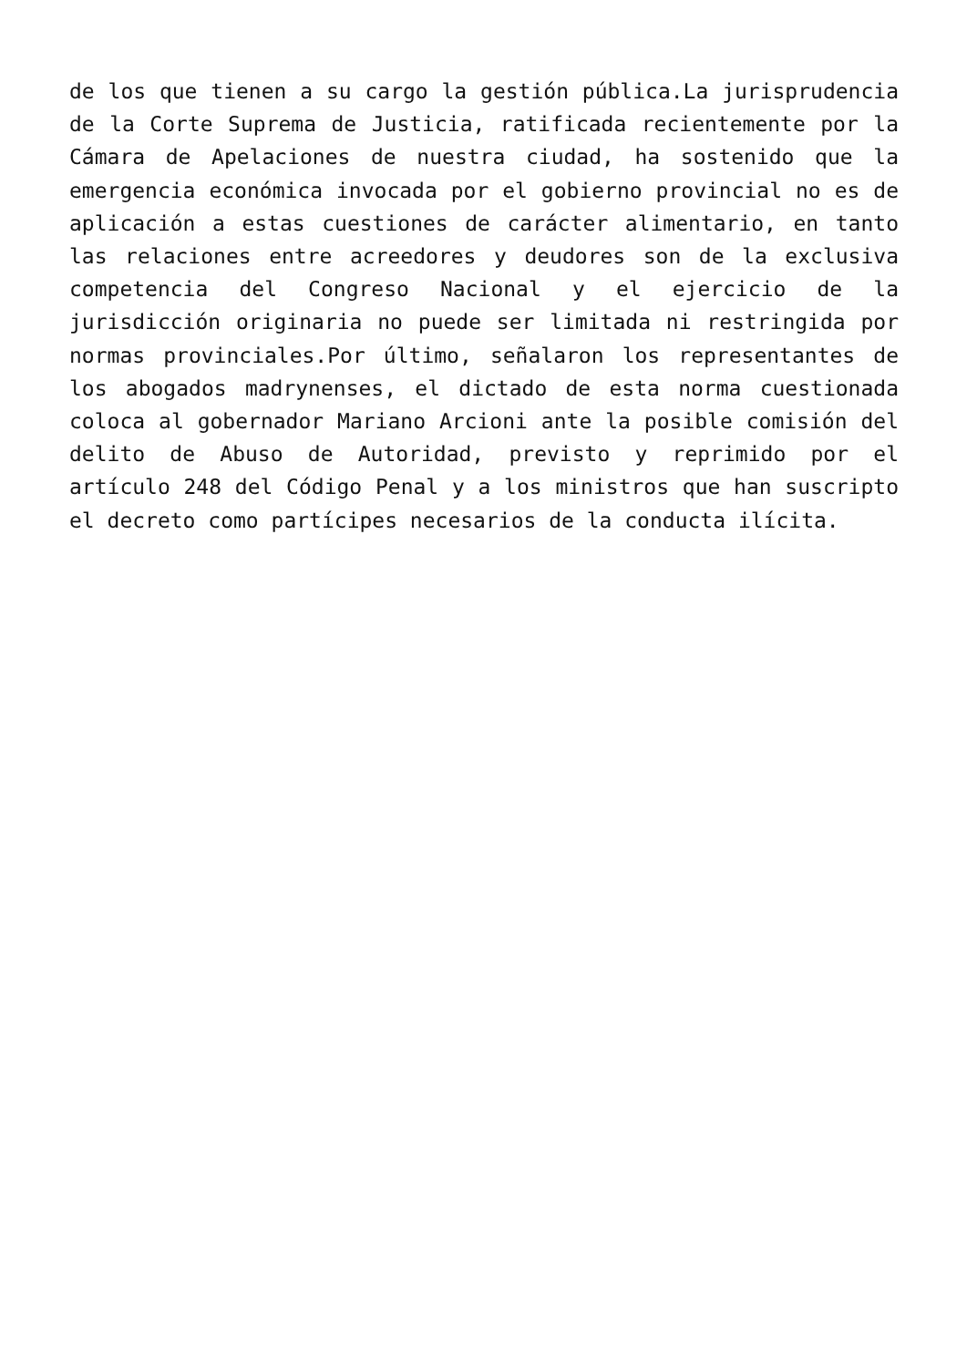de los que tienen a su cargo la gestión pública.La jurisprudencia de la Corte Suprema de Justicia, ratificada recientemente por la Cámara de Apelaciones de nuestra ciudad, ha sostenido que la emergencia económica invocada por el gobierno provincial no es de aplicación a estas cuestiones de carácter alimentario, en tanto las relaciones entre acreedores y deudores son de la exclusiva competencia del Congreso Nacional y el ejercicio de la jurisdicción originaria no puede ser limitada ni restringida por normas provinciales.Por último, señalaron los representantes de los abogados madrynenses, el dictado de esta norma cuestionada coloca al gobernador Mariano Arcioni ante la posible comisión del delito de Abuso de Autoridad, previsto y reprimido por el artículo 248 del Código Penal y a los ministros que han suscripto el decreto como partícipes necesarios de la conducta ilícita.